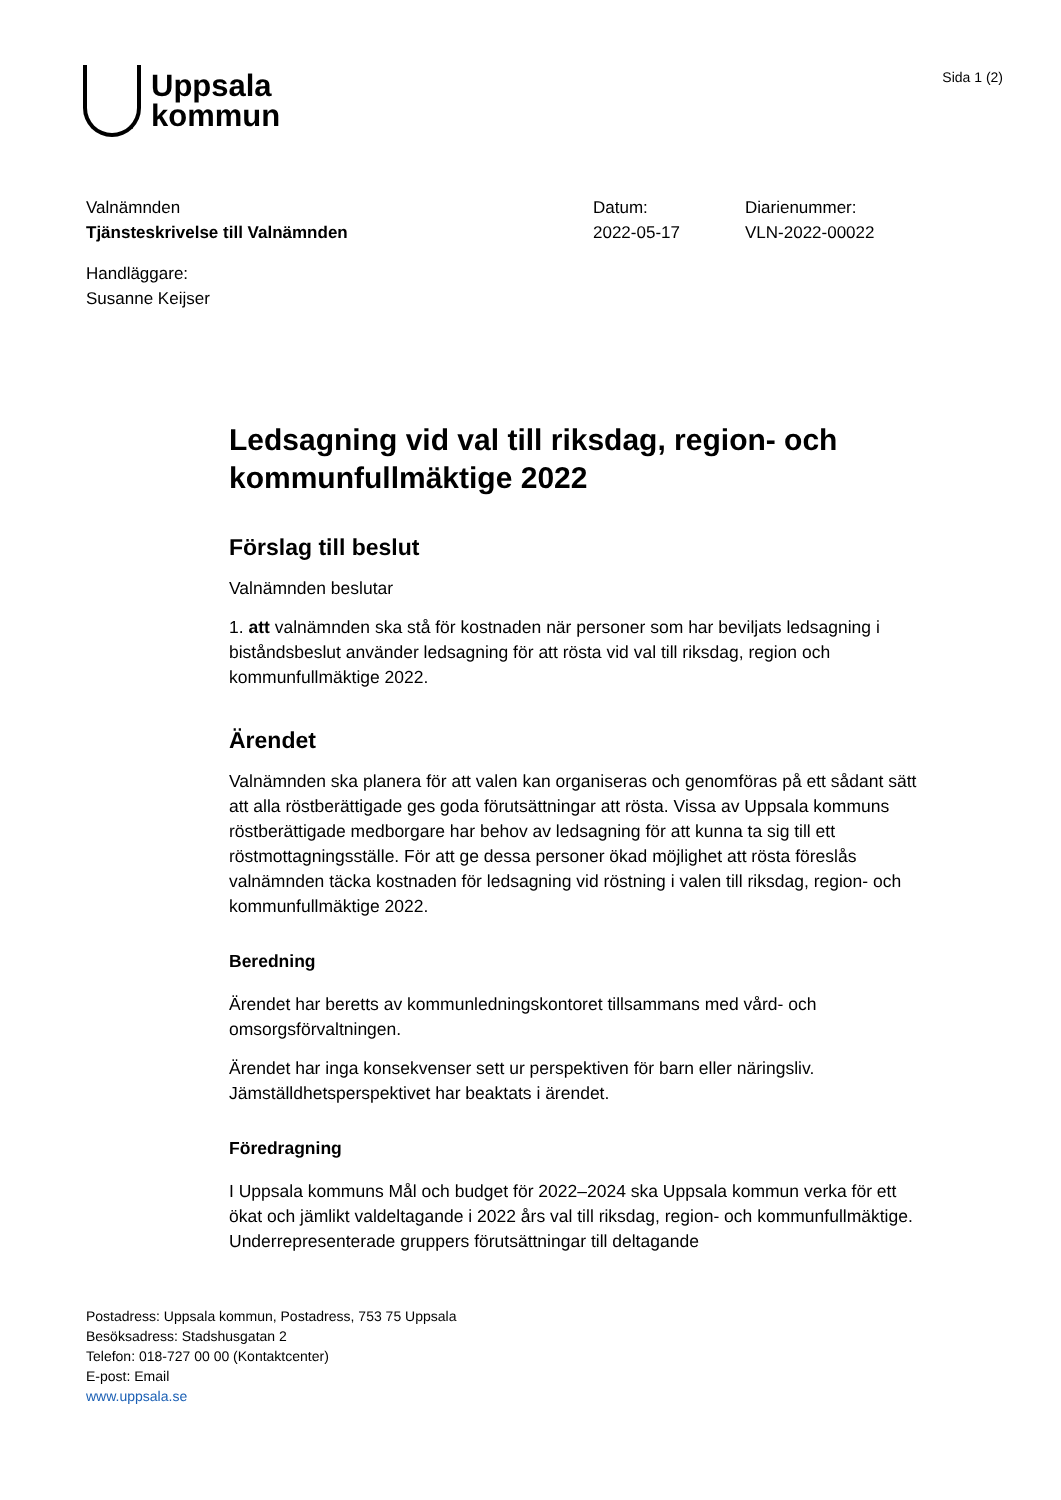Uppsala
kommun
Sida 1 (2)
Valnämnden
Tjänsteskrivelse till Valnämnden
Datum:
2022-05-17
Diarienummer:
VLN-2022-00022
Handläggare:
Susanne Keijser
Ledsagning vid val till riksdag, region- och kommunfullmäktige 2022
Förslag till beslut
Valnämnden beslutar
1. att valnämnden ska stå för kostnaden när personer som har beviljats ledsagning i biståndsbeslut använder ledsagning för att rösta vid val till riksdag, region och kommunfullmäktige 2022.
Ärendet
Valnämnden ska planera för att valen kan organiseras och genomföras på ett sådant sätt att alla röstberättigade ges goda förutsättningar att rösta. Vissa av Uppsala kommuns röstberättigade medborgare har behov av ledsagning för att kunna ta sig till ett röstmottagningsställe. För att ge dessa personer ökad möjlighet att rösta föreslås valnämnden täcka kostnaden för ledsagning vid röstning i valen till riksdag, region- och kommunfullmäktige 2022.
Beredning
Ärendet har beretts av kommunledningskontoret tillsammans med vård- och omsorgsförvaltningen.
Ärendet har inga konsekvenser sett ur perspektiven för barn eller näringsliv. Jämställdhetsperspektivet har beaktats i ärendet.
Föredragning
I Uppsala kommuns Mål och budget för 2022–2024 ska Uppsala kommun verka för ett ökat och jämlikt valdeltagande i 2022 års val till riksdag, region- och kommunfullmäktige. Underrepresenterade gruppers förutsättningar till deltagande
Postadress: Uppsala kommun, Postadress, 753 75 Uppsala
Besöksadress: Stadshusgatan 2
Telefon: 018-727 00 00 (Kontaktcenter)
E-post: Email
www.uppsala.se